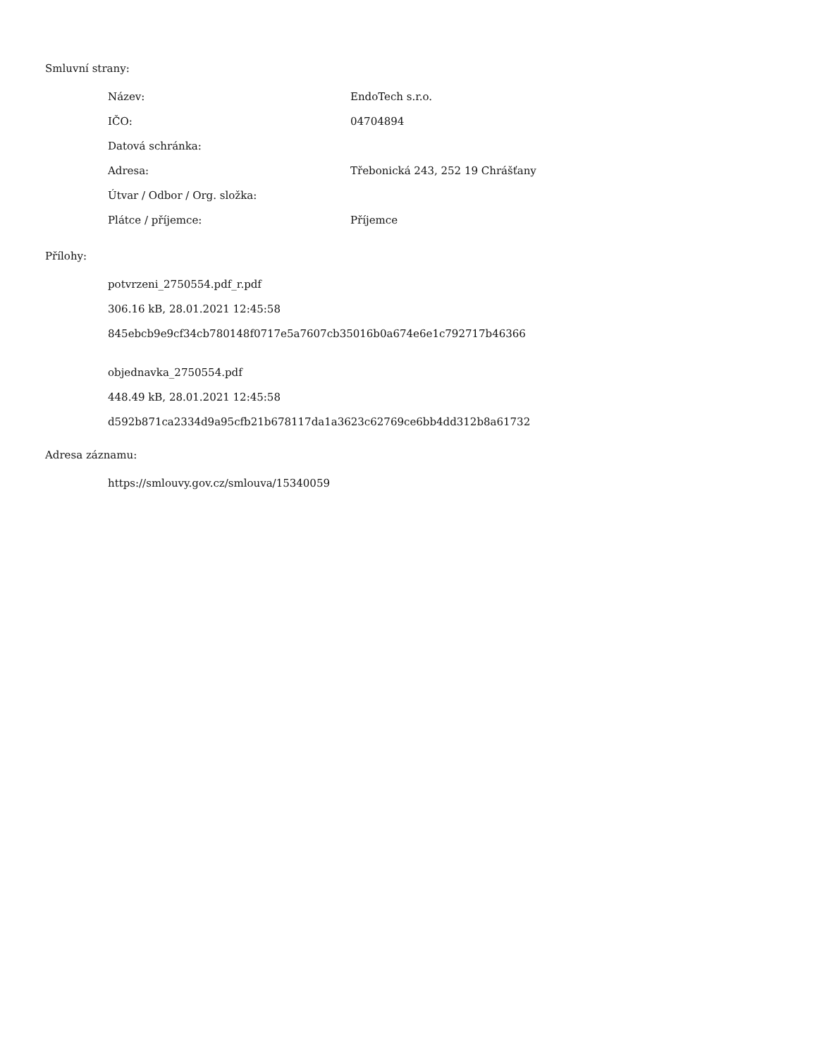Smluvní strany:
Název: EndoTech s.r.o.
IČO: 04704894
Datová schránka:
Adresa: Třebonická 243, 252 19 Chrášťany
Útvar / Odbor / Org. složka:
Plátce / příjemce: Příjemce
Přílohy:
potvrzeni_2750554.pdf_r.pdf
306.16 kB, 28.01.2021 12:45:58
845ebcb9e9cf34cb780148f0717e5a7607cb35016b0a674e6e1c792717b46366
objednavka_2750554.pdf
448.49 kB, 28.01.2021 12:45:58
d592b871ca2334d9a95cfb21b678117da1a3623c62769ce6bb4dd312b8a61732
Adresa záznamu:
https://smlouvy.gov.cz/smlouva/15340059